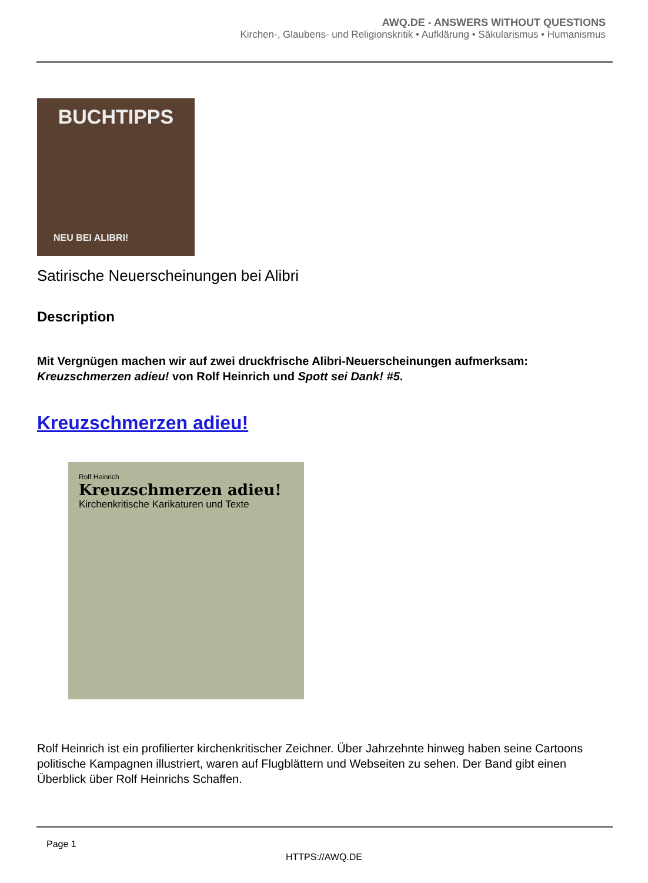AWQ.DE - ANSWERS WITHOUT QUESTIONS
Kirchen-, Glaubens- und Religionskritik • Aufklärung • Säkularismus • Humanismus
BUCHTIPPS
NEU BEI ALIBRI!
Satirische Neuerscheinungen bei Alibri
Description
Mit Vergnügen machen wir auf zwei druckfrische Alibri-Neuerscheinungen aufmerksam: Kreuzschmerzen adieu! von Rolf Heinrich und Spott sei Dank! #5.
Kreuzschmerzen adieu!
Rolf Heinrich
Kreuzschmerzen adieu!
Kirchenkritische Karikaturen und Texte
Rolf Heinrich ist ein profilierter kirchenkritischer Zeichner. Über Jahrzehnte hinweg haben seine Cartoons politische Kampagnen illustriert, waren auf Flugblättern und Webseiten zu sehen. Der Band gibt einen Überblick über Rolf Heinrichs Schaffen.
Page 1
HTTPS://AWQ.DE